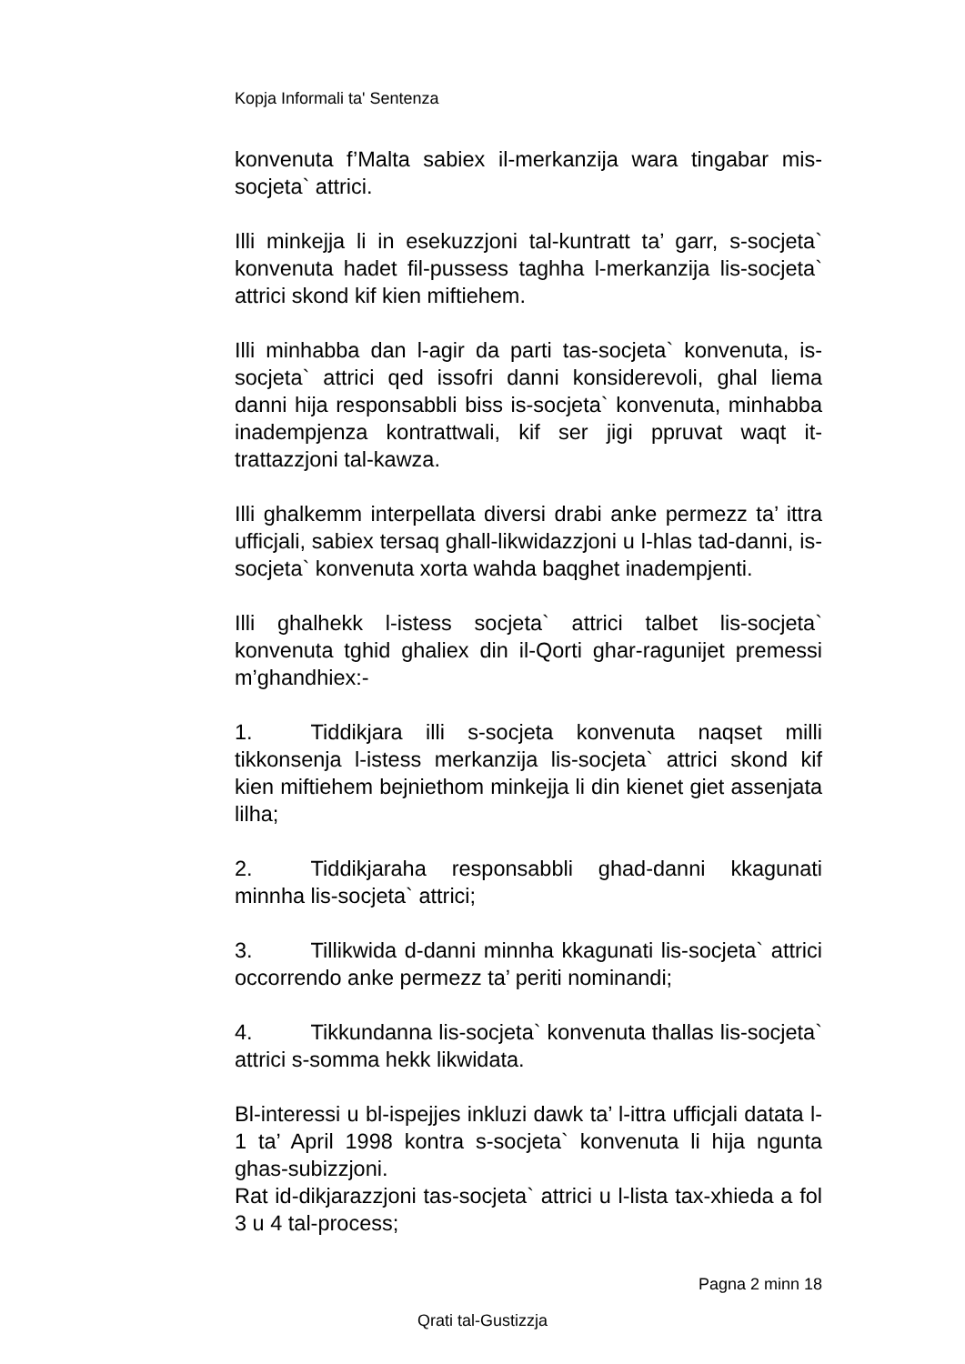Kopja Informali ta' Sentenza
konvenuta f’Malta sabiex il-merkanzija wara tingabar mis-socjeta` attrici.
Illi minkejja li in esekuzzjoni tal-kuntratt ta’ garr, s-socjeta` konvenuta hadet fil-pussess taghha l-merkanzija lis-socjeta` attrici skond kif kien miftiehem.
Illi minhabba dan l-agir da parti tas-socjeta` konvenuta, is-socjeta` attrici qed issofri danni konsiderevoli, ghal liema danni hija responsabbli biss is-socjeta` konvenuta, minhabba inadempjenza kontrattwali, kif ser jigi ppruvat waqt it-trattazzjoni tal-kawza.
Illi ghalkemm interpellata diversi drabi anke permezz ta’ ittra ufficjali, sabiex tersaq ghall-likwidazzjoni u l-hlas tad-danni, is-socjeta` konvenuta xorta wahda baqghet inadempjenti.
Illi ghalhekk l-istess socjeta` attrici talbet lis-socjeta` konvenuta tghid ghaliex din il-Qorti ghar-ragunijet premessi m’ghandhiex:-
1. Tiddikjara illi s-socjeta konvenuta naqset milli tikkonsenja l-istess merkanzija lis-socjeta` attrici skond kif kien miftiehem bejniethom minkejja li din kienet giet assenjata lilha;
2. Tiddikjaraha responsabbli ghad-danni kkagunati minnha lis-socjeta` attrici;
3. Tillikwida d-danni minnha kkagunati lis-socjeta` attrici occorrendo anke permezz ta’ periti nominandi;
4. Tikkundanna lis-socjeta` konvenuta thallas lis-socjeta` attrici s-somma hekk likwidata.
Bl-interessi u bl-ispejjes inkluzi dawk ta’ l-ittra ufficjali datata l-1 ta’ April 1998 kontra s-socjeta` konvenuta li hija ngunta ghas-subizzjoni.
Rat id-dikjarazzjoni tas-socjeta` attrici u l-lista tax-xhieda a fol 3 u 4 tal-process;
Pagna 2 minn 18
Qrati tal-Gustizzja